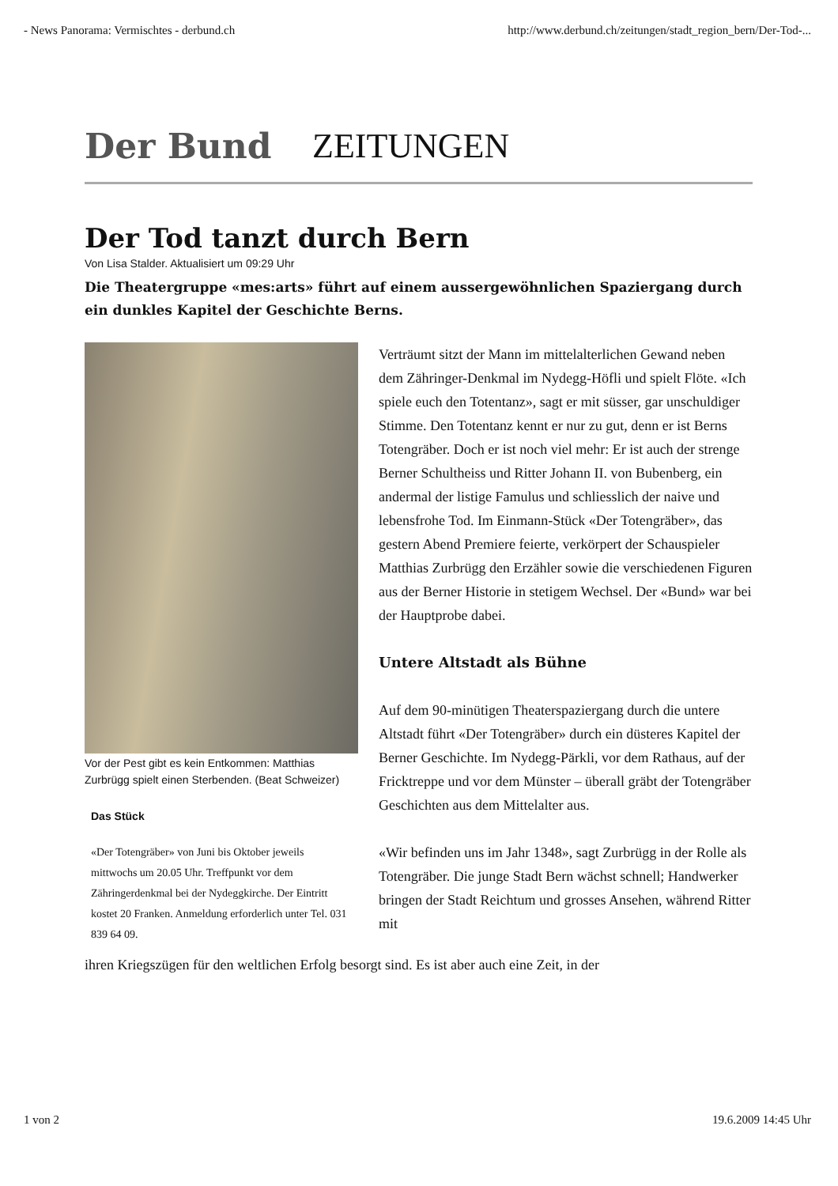- News Panorama: Vermischtes - derbund.ch http://www.derbund.ch/zeitungen/stadt_region_bern/Der-Tod-...
Der Bund
ZEITUNGEN
Der Tod tanzt durch Bern
Von Lisa Stalder. Aktualisiert um 09:29 Uhr
Die Theatergruppe «mes:arts» führt auf einem aussergewöhnlichen Spaziergang durch ein dunkles Kapitel der Geschichte Berns.
Vor der Pest gibt es kein Entkommen: Matthias Zurbrügg spielt einen Sterbenden. (Beat Schweizer)
Das Stück
«Der Totengräber» von Juni bis Oktober jeweils mittwochs um 20.05 Uhr. Treffpunkt vor dem Zähringerdenkmal bei der Nydeggkirche. Der Eintritt kostet 20 Franken. Anmeldung erforderlich unter Tel. 031 839 64 09.
Verträumt sitzt der Mann im mittelalterlichen Gewand neben dem Zähringer-Denkmal im Nydegg-Höfli und spielt Flöte. «Ich spiele euch den Totentanz», sagt er mit süsser, gar unschuldiger Stimme. Den Totentanz kennt er nur zu gut, denn er ist Berns Totengräber. Doch er ist noch viel mehr: Er ist auch der strenge Berner Schultheiss und Ritter Johann II. von Bubenberg, ein andermal der listige Famulus und schliesslich der naive und lebensfrohe Tod. Im Einmann-Stück «Der Totengräber», das gestern Abend Premiere feierte, verkörpert der Schauspieler Matthias Zurbrügg den Erzähler sowie die verschiedenen Figuren aus der Berner Historie in stetigem Wechsel. Der «Bund» war bei der Hauptprobe dabei.
Untere Altstadt als Bühne
Auf dem 90-minütigen Theaterspaziergang durch die untere Altstadt führt «Der Totengräber» durch ein düsteres Kapitel der Berner Geschichte. Im Nydegg-Pärkli, vor dem Rathaus, auf der Fricktreppe und vor dem Münster – überall gräbt der Totengräber Geschichten aus dem Mittelalter aus.
«Wir befinden uns im Jahr 1348», sagt Zurbrügg in der Rolle als Totengräber. Die junge Stadt Bern wächst schnell; Handwerker bringen der Stadt Reichtum und grosses Ansehen, während Ritter mit
ihren Kriegszügen für den weltlichen Erfolg besorgt sind. Es ist aber auch eine Zeit, in der
1 von 2 19.6.2009 14:45 Uhr